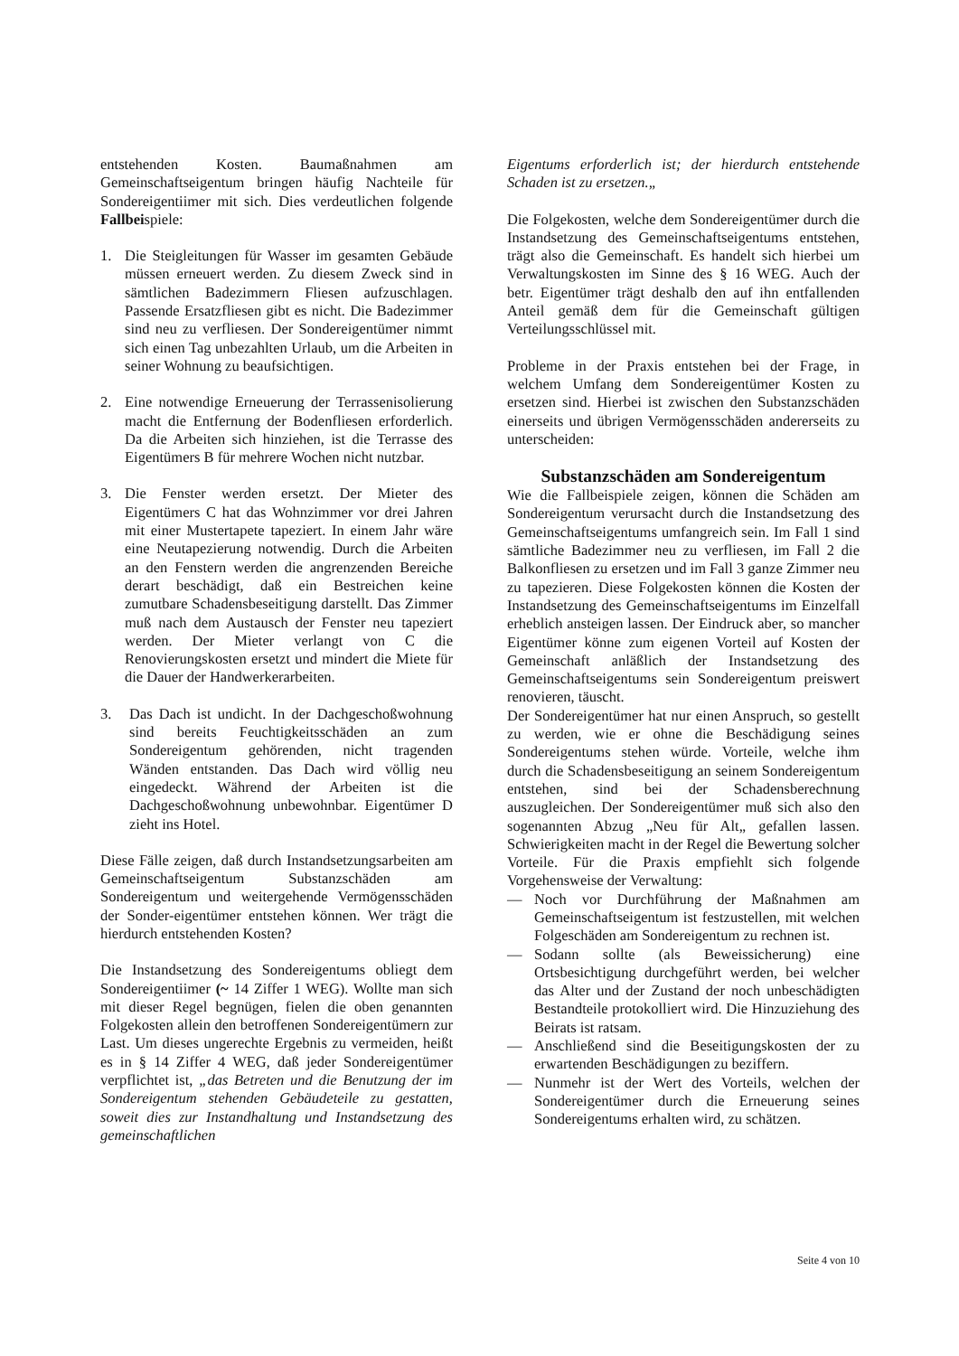entstehenden Kosten. Baumaßnahmen am Gemeinschaftseigentum bringen häufig Nachteile für Sondereigentiimer mit sich. Dies verdeutlichen folgende Fallbeispiele:
1. Die Steigleitungen für Wasser im gesamten Gebäude müssen erneuert werden. Zu diesem Zweck sind in sämtlichen Badezimmern Fliesen aufzuschlagen. Passende Ersatzfliesen gibt es nicht. Die Badezimmer sind neu zu verfliesen. Der Sondereigentümer nimmt sich einen Tag unbezahlten Urlaub, um die Arbeiten in seiner Wohnung zu beaufsichtigen.
2. Eine notwendige Erneuerung der Terrassenisolierung macht die Entfernung der Bodenfliesen erforderlich. Da die Arbeiten sich hinziehen, ist die Terrasse des Eigentümers B für mehrere Wochen nicht nutzbar.
3. Die Fenster werden ersetzt. Der Mieter des Eigentümers C hat das Wohnzimmer vor drei Jahren mit einer Mustertapete tapeziert. In einem Jahr wäre eine Neutapezierung notwendig. Durch die Arbeiten an den Fenstern werden die angrenzenden Bereiche derart beschädigt, daß ein Bestreichen keine zumutbare Schadensbeseitigung darstellt. Das Zimmer muß nach dem Austausch der Fenster neu tapeziert werden. Der Mieter verlangt von C die Renovierungskosten ersetzt und mindert die Miete für die Dauer der Handwerkerarbeiten.
3. Das Dach ist undicht. In der Dachgeschoßwohnung sind bereits Feuchtigkeitsschäden an zum Sondereigentum gehörenden, nicht tragenden Wänden entstanden. Das Dach wird völlig neu eingedeckt. Während der Arbeiten ist die Dachgeschoßwohnung unbewohnbar. Eigentümer D zieht ins Hotel.
Diese Fälle zeigen, daß durch Instandsetzungsarbeiten am Gemeinschaftseigentum Substanzschäden am Sondereigentum und weitergehende Vermögensschäden der Sonder-eigentümer entstehen können. Wer trägt die hierdurch entstehenden Kosten?
Die Instandsetzung des Sondereigentums obliegt dem Sondereigentiimer (~ 14 Ziffer 1 WEG). Wollte man sich mit dieser Regel begnügen, fielen die oben genannten Folgekosten allein den betroffenen Sondereigentümern zur Last. Um dieses ungerechte Ergebnis zu vermeiden, heißt es in § 14 Ziffer 4 WEG, daß jeder Sondereigentümer verpflichtet ist, „das Betreten und die Benutzung der im Sondereigentum stehenden Gebäudeteile zu gestatten, soweit dies zur Instandhaltung und Instandsetzung des gemeinschaftlichen
Eigentums erforderlich ist; der hierdurch entstehende Schaden ist zu ersetzen.„
Die Folgekosten, welche dem Sondereigentümer durch die Instandsetzung des Gemeinschaftseigentums entstehen, trägt also die Gemeinschaft. Es handelt sich hierbei um Verwaltungskosten im Sinne des § 16 WEG. Auch der betr. Eigentümer trägt deshalb den auf ihn entfallenden Anteil gemäß dem für die Gemeinschaft gültigen Verteilungsschlüssel mit.
Probleme in der Praxis entstehen bei der Frage, in welchem Umfang dem Sondereigentümer Kosten zu ersetzen sind. Hierbei ist zwischen den Substanzschäden einerseits und übrigen Vermögensschäden andererseits zu unterscheiden:
Substanzschäden am Sondereigentum
Wie die Fallbeispiele zeigen, können die Schäden am Sondereigentum verursacht durch die Instandsetzung des Gemeinschaftseigentums umfangreich sein. Im Fall 1 sind sämtliche Badezimmer neu zu verfliesen, im Fall 2 die Balkonfliesen zu ersetzen und im Fall 3 ganze Zimmer neu zu tapezieren. Diese Folgekosten können die Kosten der Instandsetzung des Gemeinschaftseigentums im Einzelfall erheblich ansteigen lassen. Der Eindruck aber, so mancher Eigentümer könne zum eigenen Vorteil auf Kosten der Gemeinschaft anläßlich der Instandsetzung des Gemeinschaftseigentums sein Sondereigentum preiswert renovieren, täuscht.
Der Sondereigentümer hat nur einen Anspruch, so gestellt zu werden, wie er ohne die Beschädigung seines Sondereigentums stehen würde. Vorteile, welche ihm durch die Schadensbeseitigung an seinem Sondereigentum entstehen, sind bei der Schadensberechnung auszugleichen. Der Sondereigentümer muß sich also den sogenannten Abzug „Neu für Alt„ gefallen lassen. Schwierigkeiten macht in der Regel die Bewertung solcher Vorteile. Für die Praxis empfiehlt sich folgende Vorgehensweise der Verwaltung:
— Noch vor Durchführung der Maßnahmen am Gemeinschaftseigentum ist festzustellen, mit welchen Folgeschäden am Sondereigentum zu rechnen ist.
— Sodann sollte (als Beweissicherung) eine Ortsbesichtigung durchgeführt werden, bei welcher das Alter und der Zustand der noch unbeschädigten Bestandteile protokolliert wird. Die Hinzuziehung des Beirats ist ratsam.
— Anschließend sind die Beseitigungskosten der zu erwartenden Beschädigungen zu beziffern.
— Nunmehr ist der Wert des Vorteils, welchen der Sondereigentümer durch die Erneuerung seines Sondereigentums erhalten wird, zu schätzen.
Seite 4 von 10